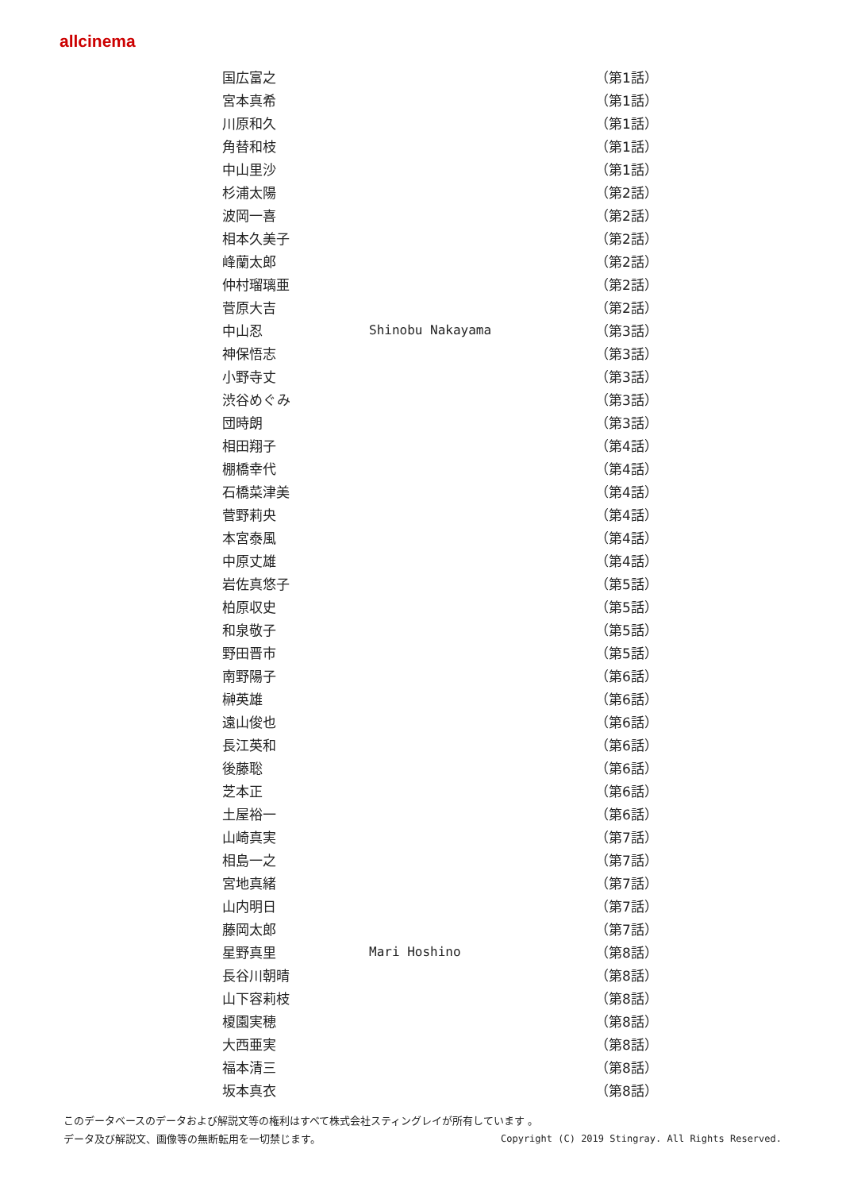allcinema
| 国広富之 | | （第1話） |
| 宮本真希 | | （第1話） |
| 川原和久 | | （第1話） |
| 角替和枝 | | （第1話） |
| 中山里沙 | | （第1話） |
| 杉浦太陽 | | （第2話） |
| 波岡一喜 | | （第2話） |
| 相本久美子 | | （第2話） |
| 峰蘭太郎 | | （第2話） |
| 仲村瑠璃亜 | | （第2話） |
| 菅原大吉 | | （第2話） |
| 中山忍 | Shinobu Nakayama | （第3話） |
| 神保悟志 | | （第3話） |
| 小野寺丈 | | （第3話） |
| 渋谷めぐみ | | （第3話） |
| 団時朗 | | （第3話） |
| 相田翔子 | | （第4話） |
| 棚橋幸代 | | （第4話） |
| 石橋菜津美 | | （第4話） |
| 菅野莉央 | | （第4話） |
| 本宮泰風 | | （第4話） |
| 中原丈雄 | | （第4話） |
| 岩佐真悠子 | | （第5話） |
| 柏原収史 | | （第5話） |
| 和泉敬子 | | （第5話） |
| 野田晋市 | | （第5話） |
| 南野陽子 | | （第6話） |
| 榊英雄 | | （第6話） |
| 遠山俊也 | | （第6話） |
| 長江英和 | | （第6話） |
| 後藤聡 | | （第6話） |
| 芝本正 | | （第6話） |
| 土屋裕一 | | （第6話） |
| 山崎真実 | | （第7話） |
| 相島一之 | | （第7話） |
| 宮地真緒 | | （第7話） |
| 山内明日 | | （第7話） |
| 藤岡太郎 | | （第7話） |
| 星野真里 | Mari Hoshino | （第8話） |
| 長谷川朝晴 | | （第8話） |
| 山下容莉枝 | | （第8話） |
| 榎園実穂 | | （第8話） |
| 大西亜実 | | （第8話） |
| 福本清三 | | （第8話） |
| 坂本真衣 | | （第8話） |
このデータベースのデータおよび解説文等の権利はすべて株式会社スティングレイが所有しています 。
Copyright (C) 2019 Stingray. All Rights Reserved. データ及び解説文、画像等の無断転用を一切禁じます。